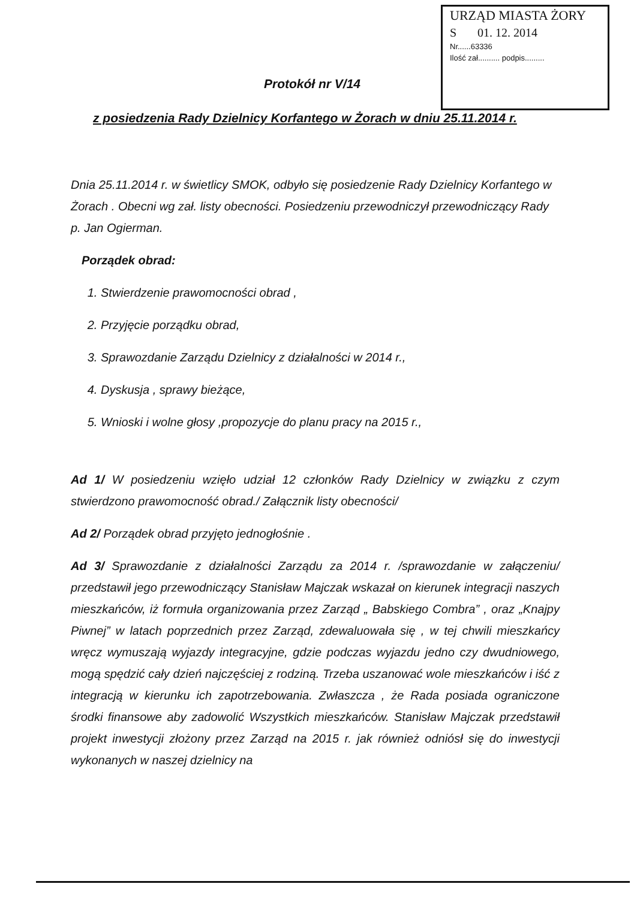URZĄD MIASTA ŻORY
S 01. 12. 2014
Nr......63336
Ilość zał.......... podpis.........
Protokół nr V/14
z posiedzenia Rady Dzielnicy Korfantego w Żorach w dniu 25.11.2014 r.
Dnia 25.11.2014 r. w świetlicy SMOK, odbyło się posiedzenie Rady Dzielnicy Korfantego w Żorach . Obecni wg zał. listy obecności. Posiedzeniu przewodniczył przewodniczący Rady p. Jan Ogierman.
Porządek obrad:
1. Stwierdzenie prawomocności obrad ,
2. Przyjęcie porządku obrad,
3. Sprawozdanie Zarządu Dzielnicy z działalności w 2014 r.,
4. Dyskusja , sprawy bieżące,
5. Wnioski i wolne głosy ,propozycje do planu pracy na 2015 r.,
Ad 1/ W posiedzeniu wzięło udział 12 członków Rady Dzielnicy w związku z czym stwierdzono prawomocność obrad./ Załącznik listy obecności/
Ad 2/ Porządek obrad przyjęto jednogłośnie .
Ad 3/ Sprawozdanie z działalności Zarządu za 2014 r. /sprawozdanie w załączeniu/ przedstawił jego przewodniczący Stanisław Majczak wskazał on kierunek integracji naszych mieszkańców, iż formuła organizowania przez Zarząd „ Babskiego Combra” , oraz „Knajpy Piwnej” w latach poprzednich przez Zarząd, zdewaluowała się , w tej chwili mieszkańcy wręcz wymuszają wyjazdy integracyjne, gdzie podczas wyjazdu jedno czy dwudniowego, mogą spędzić cały dzień najczęściej z rodziną. Trzeba uszanować wole mieszkańców i iść z integracją w kierunku ich zapotrzebowania. Zwłaszcza , że Rada posiada ograniczone środki finansowe aby zadowolić Wszystkich mieszkańców. Stanisław Majczak przedstawił projekt inwestycji złożony przez Zarząd na 2015 r. jak również odniósł się do inwestycji wykonanych w naszej dzielnicy na